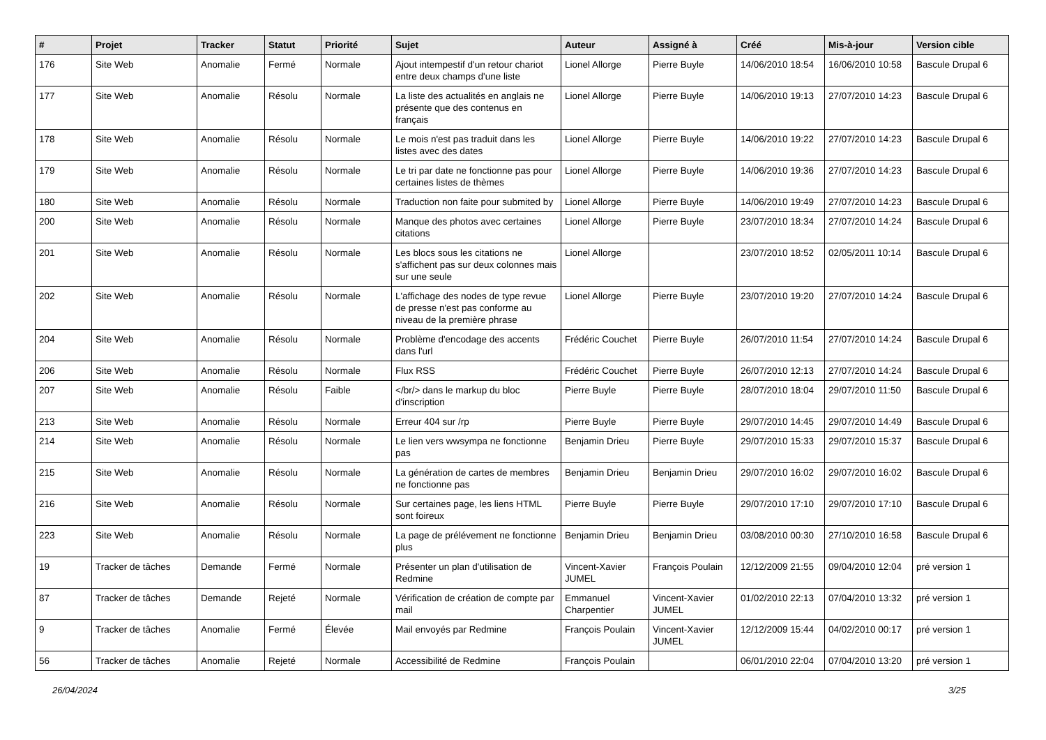| # | Projet | Tracker | Statut | Priorité | Sujet | Auteur | Assigné à | Créé | Mis-à-jour | Version cible |
| --- | --- | --- | --- | --- | --- | --- | --- | --- | --- | --- |
| 176 | Site Web | Anomalie | Fermé | Normale | Ajout intempestif d'un retour chariot entre deux champs d'une liste | Lionel Allorge | Pierre Buyle | 14/06/2010 18:54 | 16/06/2010 10:58 | Bascule Drupal 6 |
| 177 | Site Web | Anomalie | Résolu | Normale | La liste des actualités en anglais ne présente que des contenus en français | Lionel Allorge | Pierre Buyle | 14/06/2010 19:13 | 27/07/2010 14:23 | Bascule Drupal 6 |
| 178 | Site Web | Anomalie | Résolu | Normale | Le mois n'est pas traduit dans les listes avec des dates | Lionel Allorge | Pierre Buyle | 14/06/2010 19:22 | 27/07/2010 14:23 | Bascule Drupal 6 |
| 179 | Site Web | Anomalie | Résolu | Normale | Le tri par date ne fonctionne pas pour certaines listes de thèmes | Lionel Allorge | Pierre Buyle | 14/06/2010 19:36 | 27/07/2010 14:23 | Bascule Drupal 6 |
| 180 | Site Web | Anomalie | Résolu | Normale | Traduction non faite pour submited by | Lionel Allorge | Pierre Buyle | 14/06/2010 19:49 | 27/07/2010 14:23 | Bascule Drupal 6 |
| 200 | Site Web | Anomalie | Résolu | Normale | Manque des photos avec certaines citations | Lionel Allorge | Pierre Buyle | 23/07/2010 18:34 | 27/07/2010 14:24 | Bascule Drupal 6 |
| 201 | Site Web | Anomalie | Résolu | Normale | Les blocs sous les citations ne s'affichent pas sur deux colonnes mais sur une seule | Lionel Allorge | | 23/07/2010 18:52 | 02/05/2011 10:14 | Bascule Drupal 6 |
| 202 | Site Web | Anomalie | Résolu | Normale | L'affichage des nodes de type revue de presse n'est pas conforme au niveau de la première phrase | Lionel Allorge | Pierre Buyle | 23/07/2010 19:20 | 27/07/2010 14:24 | Bascule Drupal 6 |
| 204 | Site Web | Anomalie | Résolu | Normale | Problème d'encodage des accents dans l'url | Frédéric Couchet | Pierre Buyle | 26/07/2010 11:54 | 27/07/2010 14:24 | Bascule Drupal 6 |
| 206 | Site Web | Anomalie | Résolu | Normale | Flux RSS | Frédéric Couchet | Pierre Buyle | 26/07/2010 12:13 | 27/07/2010 14:24 | Bascule Drupal 6 |
| 207 | Site Web | Anomalie | Résolu | Faible | </br/> dans le markup du bloc d'inscription | Pierre Buyle | Pierre Buyle | 28/07/2010 18:04 | 29/07/2010 11:50 | Bascule Drupal 6 |
| 213 | Site Web | Anomalie | Résolu | Normale | Erreur 404 sur /rp | Pierre Buyle | Pierre Buyle | 29/07/2010 14:45 | 29/07/2010 14:49 | Bascule Drupal 6 |
| 214 | Site Web | Anomalie | Résolu | Normale | Le lien vers wwsympa ne fonctionne pas | Benjamin Drieu | Pierre Buyle | 29/07/2010 15:33 | 29/07/2010 15:37 | Bascule Drupal 6 |
| 215 | Site Web | Anomalie | Résolu | Normale | La génération de cartes de membres ne fonctionne pas | Benjamin Drieu | Benjamin Drieu | 29/07/2010 16:02 | 29/07/2010 16:02 | Bascule Drupal 6 |
| 216 | Site Web | Anomalie | Résolu | Normale | Sur certaines page, les liens HTML sont foireux | Pierre Buyle | Pierre Buyle | 29/07/2010 17:10 | 29/07/2010 17:10 | Bascule Drupal 6 |
| 223 | Site Web | Anomalie | Résolu | Normale | La page de prélévement ne fonctionne plus | Benjamin Drieu | Benjamin Drieu | 03/08/2010 00:30 | 27/10/2010 16:58 | Bascule Drupal 6 |
| 19 | Tracker de tâches | Demande | Fermé | Normale | Présenter un plan d'utilisation de Redmine | Vincent-Xavier JUMEL | François Poulain | 12/12/2009 21:55 | 09/04/2010 12:04 | pré version 1 |
| 87 | Tracker de tâches | Demande | Rejeté | Normale | Vérification de création de compte par mail | Emmanuel Charpentier | Vincent-Xavier JUMEL | 01/02/2010 22:13 | 07/04/2010 13:32 | pré version 1 |
| 9 | Tracker de tâches | Anomalie | Fermé | Élevée | Mail envoyés par Redmine | François Poulain | Vincent-Xavier JUMEL | 12/12/2009 15:44 | 04/02/2010 00:17 | pré version 1 |
| 56 | Tracker de tâches | Anomalie | Rejeté | Normale | Accessibilité de Redmine | François Poulain | | 06/01/2010 22:04 | 07/04/2010 13:20 | pré version 1 |
26/04/2024 3/25